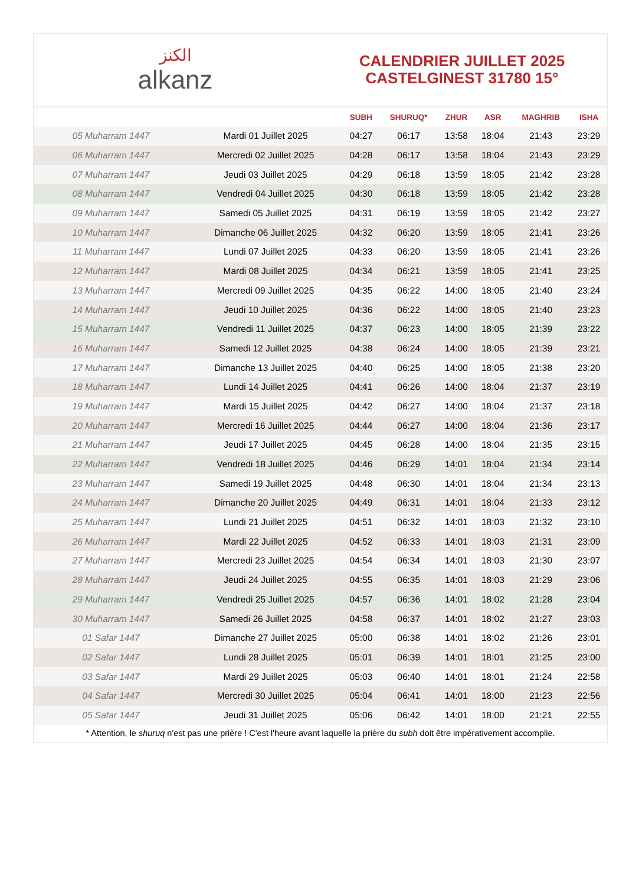الكنز
alkanz
CALENDRIER JUILLET 2025
CASTELGINEST 31780 15°
| | | SUBH | SHURUQ* | ZHUR | ASR | MAGHRIB | ISHA |
| --- | --- | --- | --- | --- | --- | --- | --- |
| 05 Muharram 1447 | Mardi 01 Juillet 2025 | 04:27 | 06:17 | 13:58 | 18:04 | 21:43 | 23:29 |
| 06 Muharram 1447 | Mercredi 02 Juillet 2025 | 04:28 | 06:17 | 13:58 | 18:04 | 21:43 | 23:29 |
| 07 Muharram 1447 | Jeudi 03 Juillet 2025 | 04:29 | 06:18 | 13:59 | 18:05 | 21:42 | 23:28 |
| 08 Muharram 1447 | Vendredi 04 Juillet 2025 | 04:30 | 06:18 | 13:59 | 18:05 | 21:42 | 23:28 |
| 09 Muharram 1447 | Samedi 05 Juillet 2025 | 04:31 | 06:19 | 13:59 | 18:05 | 21:42 | 23:27 |
| 10 Muharram 1447 | Dimanche 06 Juillet 2025 | 04:32 | 06:20 | 13:59 | 18:05 | 21:41 | 23:26 |
| 11 Muharram 1447 | Lundi 07 Juillet 2025 | 04:33 | 06:20 | 13:59 | 18:05 | 21:41 | 23:26 |
| 12 Muharram 1447 | Mardi 08 Juillet 2025 | 04:34 | 06:21 | 13:59 | 18:05 | 21:41 | 23:25 |
| 13 Muharram 1447 | Mercredi 09 Juillet 2025 | 04:35 | 06:22 | 14:00 | 18:05 | 21:40 | 23:24 |
| 14 Muharram 1447 | Jeudi 10 Juillet 2025 | 04:36 | 06:22 | 14:00 | 18:05 | 21:40 | 23:23 |
| 15 Muharram 1447 | Vendredi 11 Juillet 2025 | 04:37 | 06:23 | 14:00 | 18:05 | 21:39 | 23:22 |
| 16 Muharram 1447 | Samedi 12 Juillet 2025 | 04:38 | 06:24 | 14:00 | 18:05 | 21:39 | 23:21 |
| 17 Muharram 1447 | Dimanche 13 Juillet 2025 | 04:40 | 06:25 | 14:00 | 18:05 | 21:38 | 23:20 |
| 18 Muharram 1447 | Lundi 14 Juillet 2025 | 04:41 | 06:26 | 14:00 | 18:04 | 21:37 | 23:19 |
| 19 Muharram 1447 | Mardi 15 Juillet 2025 | 04:42 | 06:27 | 14:00 | 18:04 | 21:37 | 23:18 |
| 20 Muharram 1447 | Mercredi 16 Juillet 2025 | 04:44 | 06:27 | 14:00 | 18:04 | 21:36 | 23:17 |
| 21 Muharram 1447 | Jeudi 17 Juillet 2025 | 04:45 | 06:28 | 14:00 | 18:04 | 21:35 | 23:15 |
| 22 Muharram 1447 | Vendredi 18 Juillet 2025 | 04:46 | 06:29 | 14:01 | 18:04 | 21:34 | 23:14 |
| 23 Muharram 1447 | Samedi 19 Juillet 2025 | 04:48 | 06:30 | 14:01 | 18:04 | 21:34 | 23:13 |
| 24 Muharram 1447 | Dimanche 20 Juillet 2025 | 04:49 | 06:31 | 14:01 | 18:04 | 21:33 | 23:12 |
| 25 Muharram 1447 | Lundi 21 Juillet 2025 | 04:51 | 06:32 | 14:01 | 18:03 | 21:32 | 23:10 |
| 26 Muharram 1447 | Mardi 22 Juillet 2025 | 04:52 | 06:33 | 14:01 | 18:03 | 21:31 | 23:09 |
| 27 Muharram 1447 | Mercredi 23 Juillet 2025 | 04:54 | 06:34 | 14:01 | 18:03 | 21:30 | 23:07 |
| 28 Muharram 1447 | Jeudi 24 Juillet 2025 | 04:55 | 06:35 | 14:01 | 18:03 | 21:29 | 23:06 |
| 29 Muharram 1447 | Vendredi 25 Juillet 2025 | 04:57 | 06:36 | 14:01 | 18:02 | 21:28 | 23:04 |
| 30 Muharram 1447 | Samedi 26 Juillet 2025 | 04:58 | 06:37 | 14:01 | 18:02 | 21:27 | 23:03 |
| 01 Safar 1447 | Dimanche 27 Juillet 2025 | 05:00 | 06:38 | 14:01 | 18:02 | 21:26 | 23:01 |
| 02 Safar 1447 | Lundi 28 Juillet 2025 | 05:01 | 06:39 | 14:01 | 18:01 | 21:25 | 23:00 |
| 03 Safar 1447 | Mardi 29 Juillet 2025 | 05:03 | 06:40 | 14:01 | 18:01 | 21:24 | 22:58 |
| 04 Safar 1447 | Mercredi 30 Juillet 2025 | 05:04 | 06:41 | 14:01 | 18:00 | 21:23 | 22:56 |
| 05 Safar 1447 | Jeudi 31 Juillet 2025 | 05:06 | 06:42 | 14:01 | 18:00 | 21:21 | 22:55 |
* Attention, le shuruq n'est pas une prière ! C'est l'heure avant laquelle la prière du subh doit être impérativement accomplie.